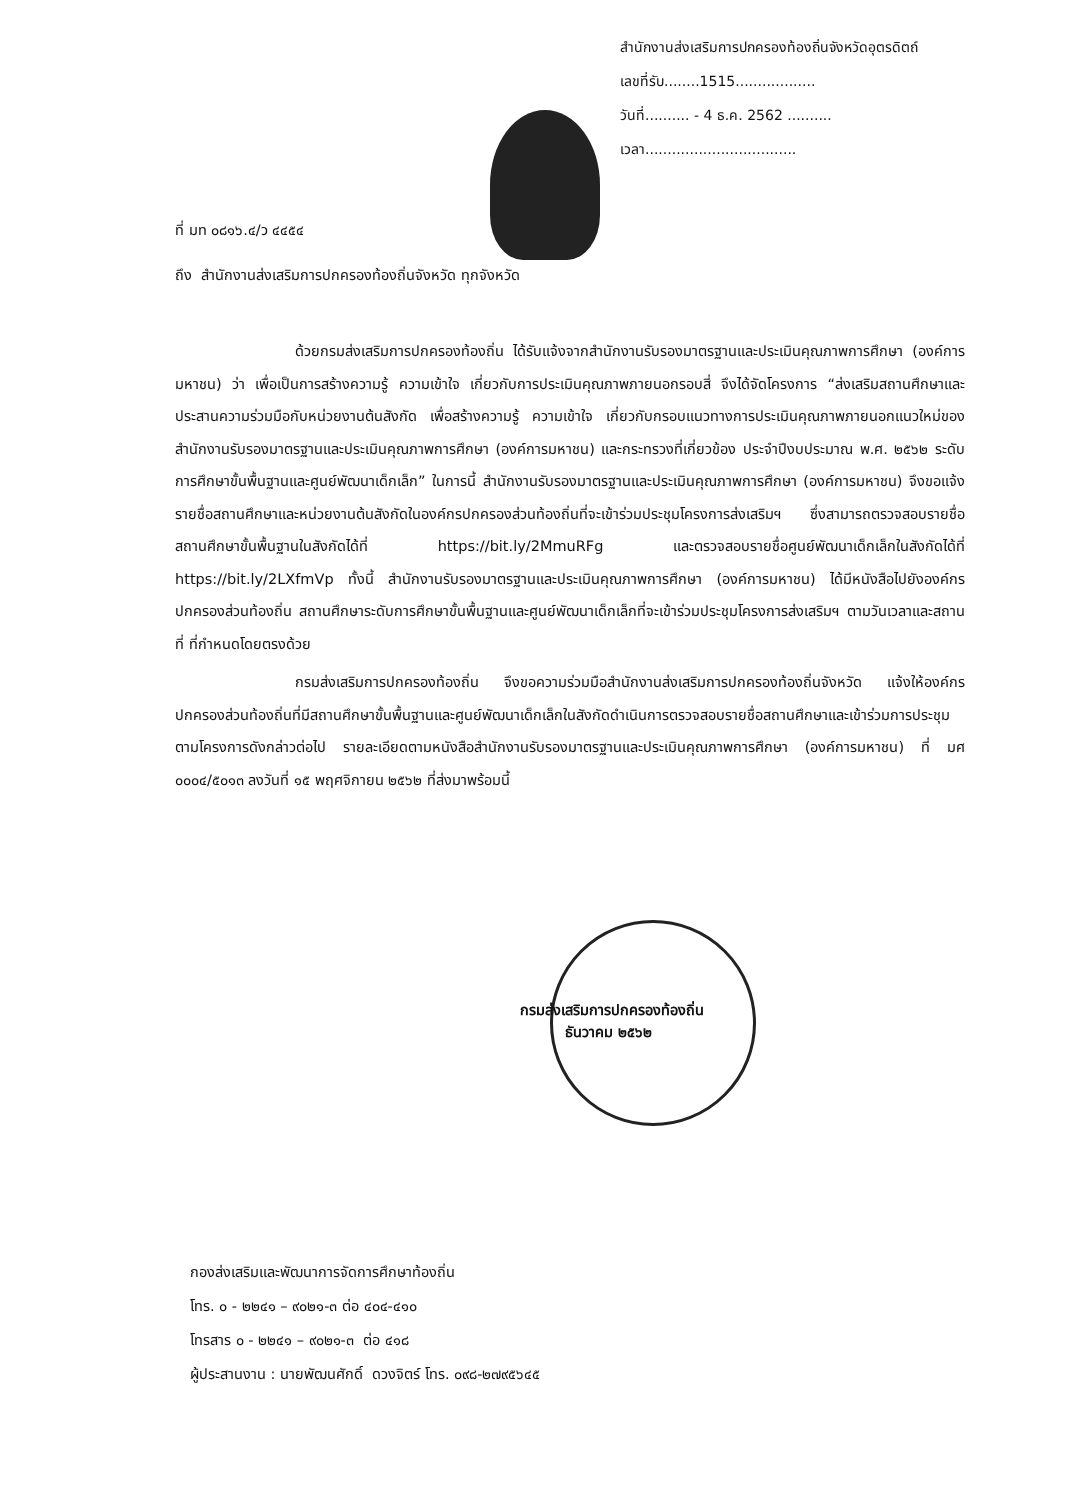สำนักงานส่งเสริมการปกครองท้องถิ่นจังหวัดอุตรดิตถ์
เลขที่รับ........1515..................
วันที่.......... - 4 ธ.ค. 2562 ..........
เวลา..................................
ที่ มท ๐๘๑๖.๔/ว ๔๔๕๔
ถึง สำนักงานส่งเสริมการปกครองท้องถิ่นจังหวัด ทุกจังหวัด
ด้วยกรมส่งเสริมการปกครองท้องถิ่น ได้รับแจ้งจากสำนักงานรับรองมาตรฐานและประเมินคุณภาพการศึกษา (องค์การมหาชน) ว่า เพื่อเป็นการสร้างความรู้ ความเข้าใจ เกี่ยวกับการประเมินคุณภาพภายนอกรอบสี่ จึงได้จัดโครงการ “ส่งเสริมสถานศึกษาและประสานความร่วมมือกับหน่วยงานต้นสังกัด เพื่อสร้างความรู้ ความเข้าใจ เกี่ยวกับกรอบแนวทางการประเมินคุณภาพภายนอกแนวใหม่ของสำนักงานรับรองมาตรฐานและประเมินคุณภาพการศึกษา (องค์การมหาชน) และกระทรวงที่เกี่ยวข้อง ประจำปีงบประมาณ พ.ศ. ๒๕๖๒ ระดับการศึกษาขั้นพื้นฐานและศูนย์พัฒนาเด็กเล็ก” ในการนี้ สำนักงานรับรองมาตรฐานและประเมินคุณภาพการศึกษา (องค์การมหาชน) จึงขอแจ้งรายชื่อสถานศึกษาและหน่วยงานต้นสังกัดในองค์กรปกครองส่วนท้องถิ่นที่จะเข้าร่วมประชุมโครงการส่งเสริมฯ ซึ่งสามารถตรวจสอบรายชื่อสถานศึกษาขั้นพื้นฐานในสังกัดได้ที่ https://bit.ly/2MmuRFg และตรวจสอบรายชื่อศูนย์พัฒนาเด็กเล็กในสังกัดได้ที่ https://bit.ly/2LXfmVp ทั้งนี้ สำนักงานรับรองมาตรฐานและประเมินคุณภาพการศึกษา (องค์การมหาชน) ได้มีหนังสือไปยังองค์กรปกครองส่วนท้องถิ่น สถานศึกษาระดับการศึกษาขั้นพื้นฐานและศูนย์พัฒนาเด็กเล็กที่จะเข้าร่วมประชุมโครงการส่งเสริมฯ ตามวันเวลาและสถานที่ ที่กำหนดโดยตรงด้วย
กรมส่งเสริมการปกครองท้องถิ่น จึงขอความร่วมมือสำนักงานส่งเสริมการปกครองท้องถิ่นจังหวัด แจ้งให้องค์กรปกครองส่วนท้องถิ่นที่มีสถานศึกษาขั้นพื้นฐานและศูนย์พัฒนาเด็กเล็กในสังกัดดำเนินการตรวจสอบรายชื่อสถานศึกษาและเข้าร่วมการประชุมตามโครงการดังกล่าวต่อไป รายละเอียดตามหนังสือสำนักงานรับรองมาตรฐานและประเมินคุณภาพการศึกษา (องค์การมหาชน) ที่ มศ ๐๐๐๔/๕๐๑๓ ลงวันที่ ๑๕ พฤศจิกายน ๒๕๖๒ ที่ส่งมาพร้อมนี้
กรมส่งเสริมการปกครองท้องถิ่น
ธันวาคม ๒๕๖๒
กองส่งเสริมและพัฒนาการจัดการศึกษาท้องถิ่น
โทร. ๐ - ๒๒๔๑ – ๙๐๒๑-๓ ต่อ ๔๐๔-๔๑๐
โทรสาร ๐ - ๒๒๔๑ – ๙๐๒๑-๓ ต่อ ๔๑๘
ผู้ประสานงาน : นายพัฒนศักดิ์ ดวงจิตร์ โทร. ๐๙๘-๒๗๙๕๖๔๕